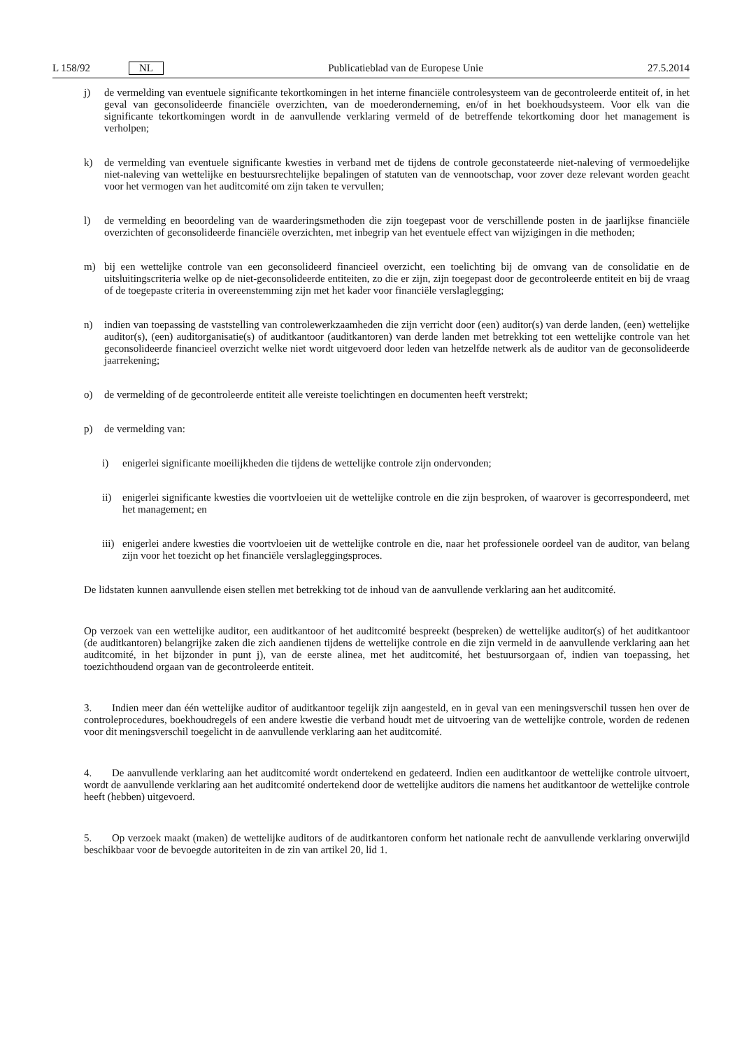L 158/92 NL Publicatieblad van de Europese Unie 27.5.2014
j) de vermelding van eventuele significante tekortkomingen in het interne financiële controlesysteem van de gecontroleerde entiteit of, in het geval van geconsolideerde financiële overzichten, van de moederonderneming, en/of in het boekhoudsysteem. Voor elk van die significante tekortkomingen wordt in de aanvullende verklaring vermeld of de betreffende tekortkoming door het management is verholpen;
k) de vermelding van eventuele significante kwesties in verband met de tijdens de controle geconstateerde niet-naleving of vermoedelijke niet-naleving van wettelijke en bestuursrechtelijke bepalingen of statuten van de vennootschap, voor zover deze relevant worden geacht voor het vermogen van het auditcomité om zijn taken te vervullen;
l) de vermelding en beoordeling van de waarderingsmethoden die zijn toegepast voor de verschillende posten in de jaarlijkse financiële overzichten of geconsolideerde financiële overzichten, met inbegrip van het eventuele effect van wijzigingen in die methoden;
m) bij een wettelijke controle van een geconsolideerd financieel overzicht, een toelichting bij de omvang van de consolidatie en de uitsluitingscriteria welke op de niet-geconsolideerde entiteiten, zo die er zijn, zijn toegepast door de gecontroleerde entiteit en bij de vraag of de toegepaste criteria in overeenstemming zijn met het kader voor financiële verslaglegging;
n) indien van toepassing de vaststelling van controlewerkzaamheden die zijn verricht door (een) auditor(s) van derde landen, (een) wettelijke auditor(s), (een) auditorganisatie(s) of auditkantoor (auditkantoren) van derde landen met betrekking tot een wettelijke controle van het geconsolideerde financieel overzicht welke niet wordt uitgevoerd door leden van hetzelfde netwerk als de auditor van de geconsolideerde jaarrekening;
o) de vermelding of de gecontroleerde entiteit alle vereiste toelichtingen en documenten heeft verstrekt;
p) de vermelding van:
i) enigerlei significante moeilijkheden die tijdens de wettelijke controle zijn ondervonden;
ii) enigerlei significante kwesties die voortvloeien uit de wettelijke controle en die zijn besproken, of waarover is gecorrespondeerd, met het management; en
iii) enigerlei andere kwesties die voortvloeien uit de wettelijke controle en die, naar het professionele oordeel van de auditor, van belang zijn voor het toezicht op het financiële verslagleggingsproces.
De lidstaten kunnen aanvullende eisen stellen met betrekking tot de inhoud van de aanvullende verklaring aan het auditcomité.
Op verzoek van een wettelijke auditor, een auditkantoor of het auditcomité bespreekt (bespreken) de wettelijke auditor(s) of het auditkantoor (de auditkantoren) belangrijke zaken die zich aandienen tijdens de wettelijke controle en die zijn vermeld in de aanvullende verklaring aan het auditcomité, in het bijzonder in punt j), van de eerste alinea, met het auditcomité, het bestuursorgaan of, indien van toepassing, het toezichthoudend orgaan van de gecontroleerde entiteit.
3. Indien meer dan één wettelijke auditor of auditkantoor tegelijk zijn aangesteld, en in geval van een meningsverschil tussen hen over de controleprocedures, boekhoudregels of een andere kwestie die verband houdt met de uitvoering van de wettelijke controle, worden de redenen voor dit meningsverschil toegelicht in de aanvullende verklaring aan het auditcomité.
4. De aanvullende verklaring aan het auditcomité wordt ondertekend en gedateerd. Indien een auditkantoor de wettelijke controle uitvoert, wordt de aanvullende verklaring aan het auditcomité ondertekend door de wettelijke auditors die namens het auditkantoor de wettelijke controle heeft (hebben) uitgevoerd.
5. Op verzoek maakt (maken) de wettelijke auditors of de auditkantoren conform het nationale recht de aanvullende verklaring onverwijld beschikbaar voor de bevoegde autoriteiten in de zin van artikel 20, lid 1.